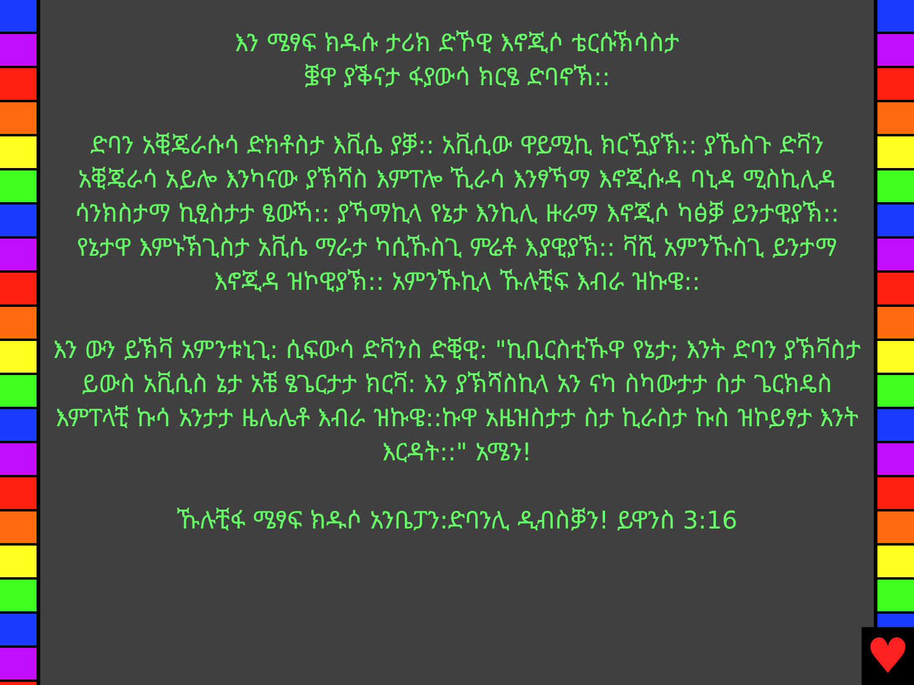እን ሜፃፍ ክዱሱ ታሪክ ድኾዊ እኖጂሶ ቴርሱኽሳስታ
ቜዋ ያቕናታ ፋያውሳ ክርፄ ድባኖኽ::
ድባን አቒጄራሱሳ ድክቶስታ እቪሴ ያቓ:: አቪሲው ዋይሚኪ ክርዃያኽ:: ያኼስጉ ድቫን አቒጄራሳ አይሎ እንካናው ያኽሻስ እምፐሎ ኺራሳ እንፃኻማ እኖጂሱዳ ባኒዳ ሚስኪሊዳ ሳንክስታማ ኪፂስታታ ፄውኻ:: ያኻማኪላ የኔታ እንኪሊ ዙራማ እኖጂሶ ካፅቓ ይንታዊያኽ:: የኔታዋ እምኑኽጊስታ አቪሴ ማራታ ካሲኹስጊ ምሬቶ እያዊያኽ:: ቫሺ አምንኹስጊ ይንታማ እኖጂዳ ዝኮዊያኽ:: አምንኹኪላ ኹሉቺፍ እብራ ዝኩዌ::
እን ውን ይኽቫ አምንቱኒጊ: ሲፍውሳ ድቫንስ ድቒዊ: "ኪቢርስቲኹዋ የኔታ; እንት ድባን ያኽቫስታ ይውስ አቪሲስ ኔታ አቼ ፄጌርታታ ክርቫ: እን ያኽሻስኪላ አን ናካ ስካውታታ ስታ ጌርክዴስ እምፐላቺ ኩሳ አንታታ ዜሌሌቶ እብራ ዝኩዌ::ኩዋ አዜዝስታታ ስታ ኪራስታ ኩስ ዝኮይፃታ እንት እርዳት::" አሜን!
ኹሉቺፋ ሜፃፍ ክዱሶ አንቤፓን:ድባንሊ ዲብስቓን! ይዋንስ 3:16
♥